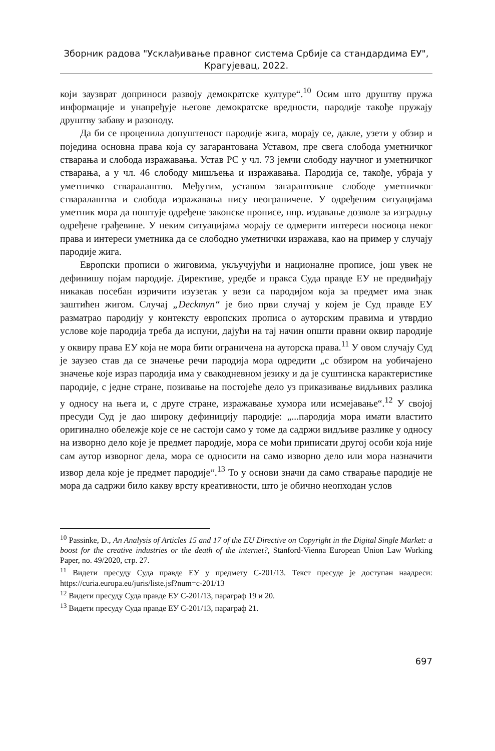Зборник радова "Усклађивање правног система Србије са стандардима ЕУ",
Крагујевац, 2022.
који заузврат доприноси развоју демократске културе“.<sup>10</sup> Осим што друштву пружа информације и унапређује његове демократске вредности, пародије такође пружају друштву забаву и разоноду.
Да би се проценила допуштеност пародије жига, морају се, дакле, узети у обзир и поједина основна права која су загарантована Уставом, пре свега слобода уметничког стварања и слобода изражавања. Устав РС у чл. 73 јемчи слободу научног и уметничког стварања, а у чл. 46 слободу мишљења и изражавања. Пародија се, такође, убраја у уметничко стваралаштво. Међутим, уставом загарантоване слободе уметничког стваралаштва и слобода изражавања нису неограничене. У одређеним ситуацијама уметник мора да поштује одређене законске прописе, нпр. издавање дозволе за изградњу одређене грађевине. У неким ситуацијама морају се одмерити интереси носиоца неког права и интереси уметника да се слободно уметнички изражава, као на пример у случају пародије жига.
Европски прописи о жиговима, укључујући и националне прописе, још увек не дефинишу појам пародије. Директиве, уредбе и пракса Суда правде ЕУ не предвиђају никакав посебан изричити изузетак у вези са пародијом која за предмет има знак заштићен жигом. Случај „Deckmyn“ је био први случај у којем је Суд правде ЕУ разматрао пародију у контексту европских прописа о ауторским правима и утврдио услове које пародија треба да испуни, дајући на тај начин општи правни оквир пародије у оквиру права ЕУ која не мора бити ограничена на ауторска права.<sup>11</sup> У овом случају Суд је заузео став да се значење речи пародија мора одредити „с обзиром на уобичајено значење које израз пародија има у свакодневном језику и да је суштинска карактеристике пародије, с једне стране, позивање на постојеће дело уз приказивање видљивих разлика у односу на њега и, с друге стране, изражавање хумора или исмејавање“.<sup>12</sup> У својој пресуди Суд је дао широку дефиницију пародије: „...пародија мора имати властито оригинално обележје које се не састоји само у томе да садржи видљиве разлике у односу на изворно дело које је предмет пародије, мора се моћи приписати другој особи која није сам аутор изворног дела, мора се односити на само изворно дело или мора назначити извор дела које је предмет пародије“.<sup>13</sup> То у основи значи да само стварање пародије не мора да садржи било какву врсту креативности, што је обично неопходан услов
<sup>10</sup> Passinke, D., An Analysis of Articles 15 and 17 of the EU Directive on Copyright in the Digital Single Market: a boost for the creative industries or the death of the internet?, Stanford-Vienna European Union Law Working Paper, no. 49/2020, стр. 27.
<sup>11</sup> Видети пресуду Суда правде ЕУ у предмету C-201/13. Текст пресуде је доступан наадреси: https://curia.europa.eu/juris/liste.jsf?num=c-201/13
<sup>12</sup> Видети пресуду Суда правде ЕУ C-201/13, параграф 19 и 20.
<sup>13</sup> Видети пресуду Суда правде ЕУ C-201/13, параграф 21.
697